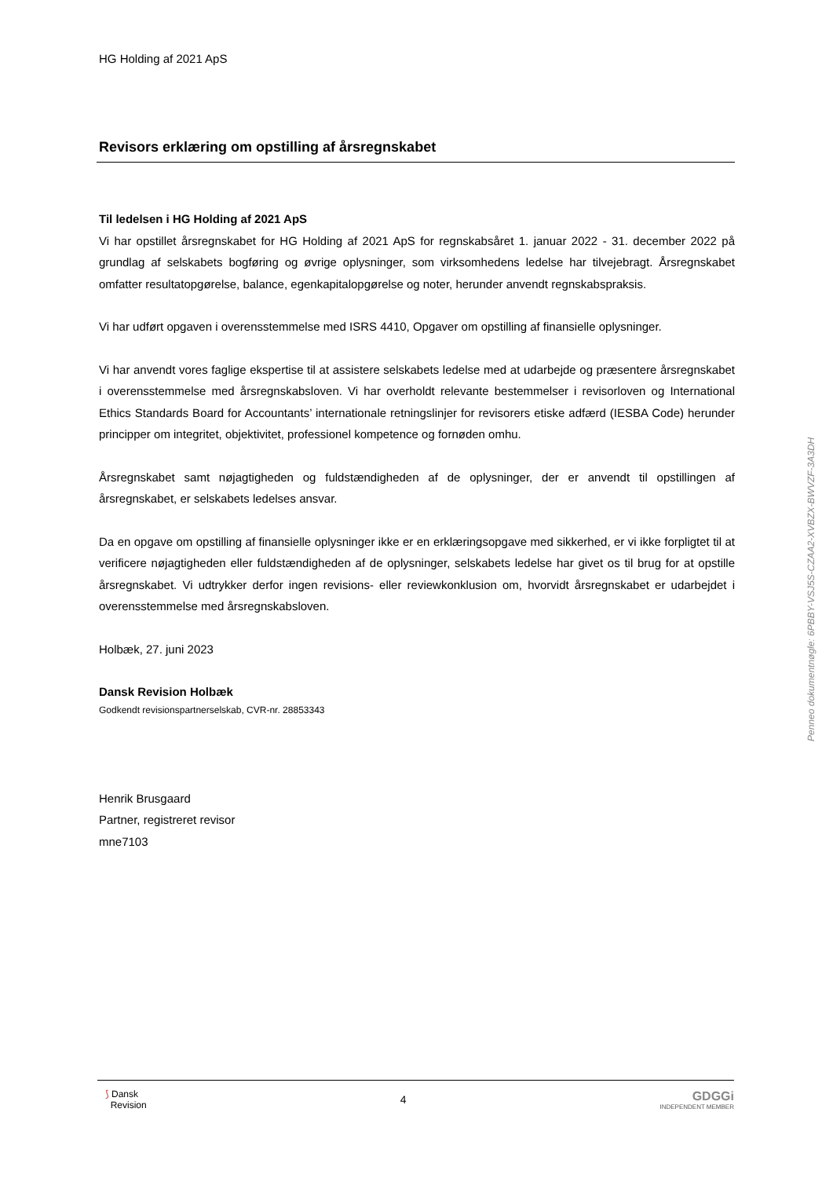HG Holding af 2021 ApS
Revisors erklæring om opstilling af årsregnskabet
Til ledelsen i HG Holding af 2021 ApS
Vi har opstillet årsregnskabet for HG Holding af 2021 ApS for regnskabsåret 1. januar 2022 - 31. december 2022 på grundlag af selskabets bogføring og øvrige oplysninger, som virksomhedens ledelse har tilvejebragt. Årsregnskabet omfatter resultatopgørelse, balance, egenkapitalopgørelse og noter, herunder anvendt regnskabspraksis.
Vi har udført opgaven i overensstemmelse med ISRS 4410, Opgaver om opstilling af finansielle oplysninger.
Vi har anvendt vores faglige ekspertise til at assistere selskabets ledelse med at udarbejde og præsentere årsregnskabet i overensstemmelse med årsregnskabsloven. Vi har overholdt relevante bestemmelser i revisorloven og International Ethics Standards Board for Accountants’ internationale retningslinjer for revisorers etiske adfærd (IESBA Code) herunder principper om integritet, objektivitet, professionel kompetence og fornøden omhu.
Årsregnskabet samt nøjagtigheden og fuldstændigheden af de oplysninger, der er anvendt til opstillingen af årsregnskabet, er selskabets ledelses ansvar.
Da en opgave om opstilling af finansielle oplysninger ikke er en erklæringsopgave med sikkerhed, er vi ikke forpligtet til at verificere nøjagtigheden eller fuldstændigheden af de oplysninger, selskabets ledelse har givet os til brug for at opstille årsregnskabet. Vi udtrykker derfor ingen revisions- eller reviewkonklusion om, hvorvidt årsregnskabet er udarbejdet i overensstemmelse med årsregnskabsloven.
Holbæk, 27. juni 2023
Dansk Revision Holbæk
Godkendt revisionspartnerselskab, CVR-nr. 28853343
Henrik Brusgaard
Partner, registreret revisor
mne7103
⟆ Dansk
Revision
4
GDGGi
INDEPENDENT MEMBER
Penneo dokumentnøgle: 6PBBY-VSJ5S-CZAA2-XVBZX-BWVZF-3A3DH